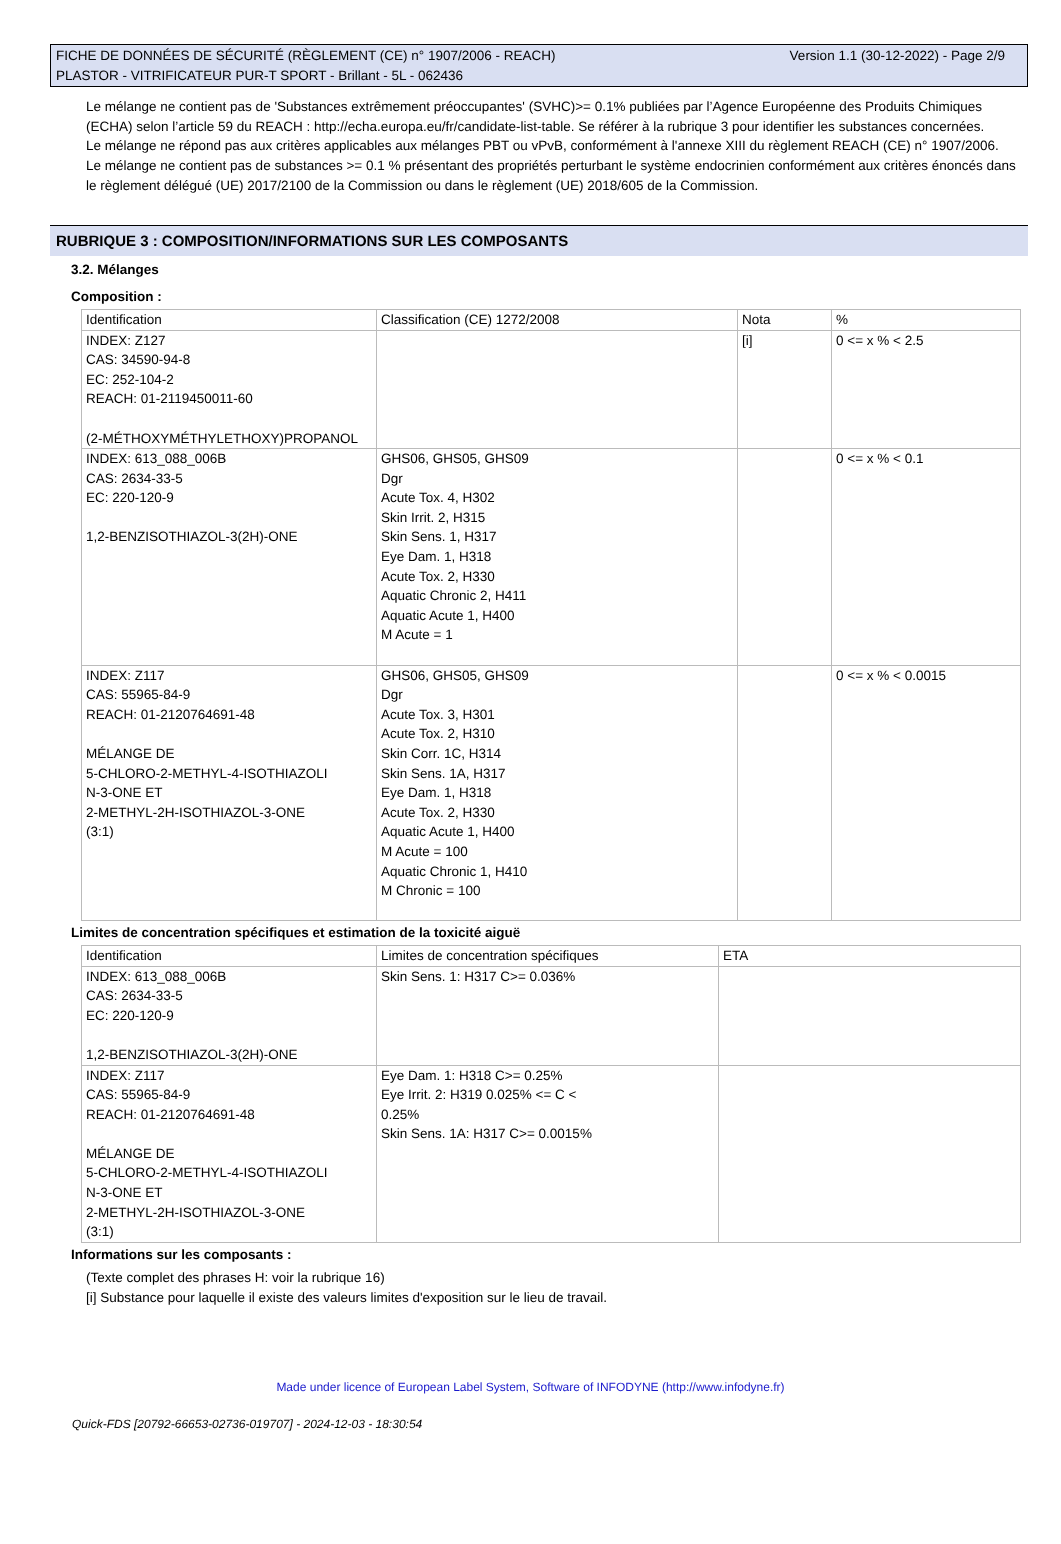FICHE DE DONNÉES DE SÉCURITÉ (RÈGLEMENT (CE) n° 1907/2006 - REACH)
PLASTOR - VITRIFICATEUR PUR-T SPORT - Brillant - 5L - 062436
Version 1.1 (30-12-2022) - Page 2/9
Le mélange ne contient pas de 'Substances extrêmement préoccupantes' (SVHC)>= 0.1% publiées par l’Agence Européenne des Produits Chimiques (ECHA) selon l’article 59 du REACH : http://echa.europa.eu/fr/candidate-list-table. Se référer à la rubrique 3 pour identifier les substances concernées.
Le mélange ne répond pas aux critères applicables aux mélanges PBT ou vPvB, conformément à l'annexe XIII du règlement REACH (CE) n° 1907/2006.
Le mélange ne contient pas de substances >= 0.1 % présentant des propriétés perturbant le système endocrinien conformément aux critères énoncés dans le règlement délégué (UE) 2017/2100 de la Commission ou dans le règlement (UE) 2018/605 de la Commission.
RUBRIQUE 3 : COMPOSITION/INFORMATIONS SUR LES COMPOSANTS
3.2. Mélanges
Composition :
| Identification | Classification (CE) 1272/2008 | Nota | % |
| --- | --- | --- | --- |
| INDEX: Z127 CAS: 34590-94-8 EC: 252-104-2 REACH: 01-2119450011-60 (2-MÉTHOXYMÉTHYLETHOXY)PROPANOL | | [i] | 0 <= x % < 2.5 |
| INDEX: 613_088_006B CAS: 2634-33-5 EC: 220-120-9 1,2-BENZISOTHIAZOL-3(2H)-ONE | GHS06, GHS05, GHS09 Dgr Acute Tox. 4, H302 Skin Irrit. 2, H315 Skin Sens. 1, H317 Eye Dam. 1, H318 Acute Tox. 2, H330 Aquatic Chronic 2, H411 Aquatic Acute 1, H400 M Acute = 1 | | 0 <= x % < 0.1 |
| INDEX: Z117 CAS: 55965-84-9 REACH: 01-2120764691-48 MÉLANGE DE 5-CHLORO-2-METHYL-4-ISOTHIAZOLI N-3-ONE ET 2-METHYL-2H-ISOTHIAZOL-3-ONE (3:1) | GHS06, GHS05, GHS09 Dgr Acute Tox. 3, H301 Acute Tox. 2, H310 Skin Corr. 1C, H314 Skin Sens. 1A, H317 Eye Dam. 1, H318 Acute Tox. 2, H330 Aquatic Acute 1, H400 M Acute = 100 Aquatic Chronic 1, H410 M Chronic = 100 | | 0 <= x % < 0.0015 |
Limites de concentration spécifiques et estimation de la toxicité aiguë
| Identification | Limites de concentration spécifiques | ETA |
| --- | --- | --- |
| INDEX: 613_088_006B CAS: 2634-33-5 EC: 220-120-9 1,2-BENZISOTHIAZOL-3(2H)-ONE | Skin Sens. 1: H317 C>= 0.036% | |
| INDEX: Z117 CAS: 55965-84-9 REACH: 01-2120764691-48 MÉLANGE DE 5-CHLORO-2-METHYL-4-ISOTHIAZOLI N-3-ONE ET 2-METHYL-2H-ISOTHIAZOL-3-ONE (3:1) | Eye Dam. 1: H318 C>= 0.25% Eye Irrit. 2: H319 0.025% <= C < 0.25% Skin Sens. 1A: H317 C>= 0.0015% | |
Informations sur les composants :
(Texte complet des phrases H: voir la rubrique 16)
[i] Substance pour laquelle il existe des valeurs limites d'exposition sur le lieu de travail.
Made under licence of European Label System, Software of INFODYNE (http://www.infodyne.fr)
Quick-FDS [20792-66653-02736-019707] - 2024-12-03 - 18:30:54